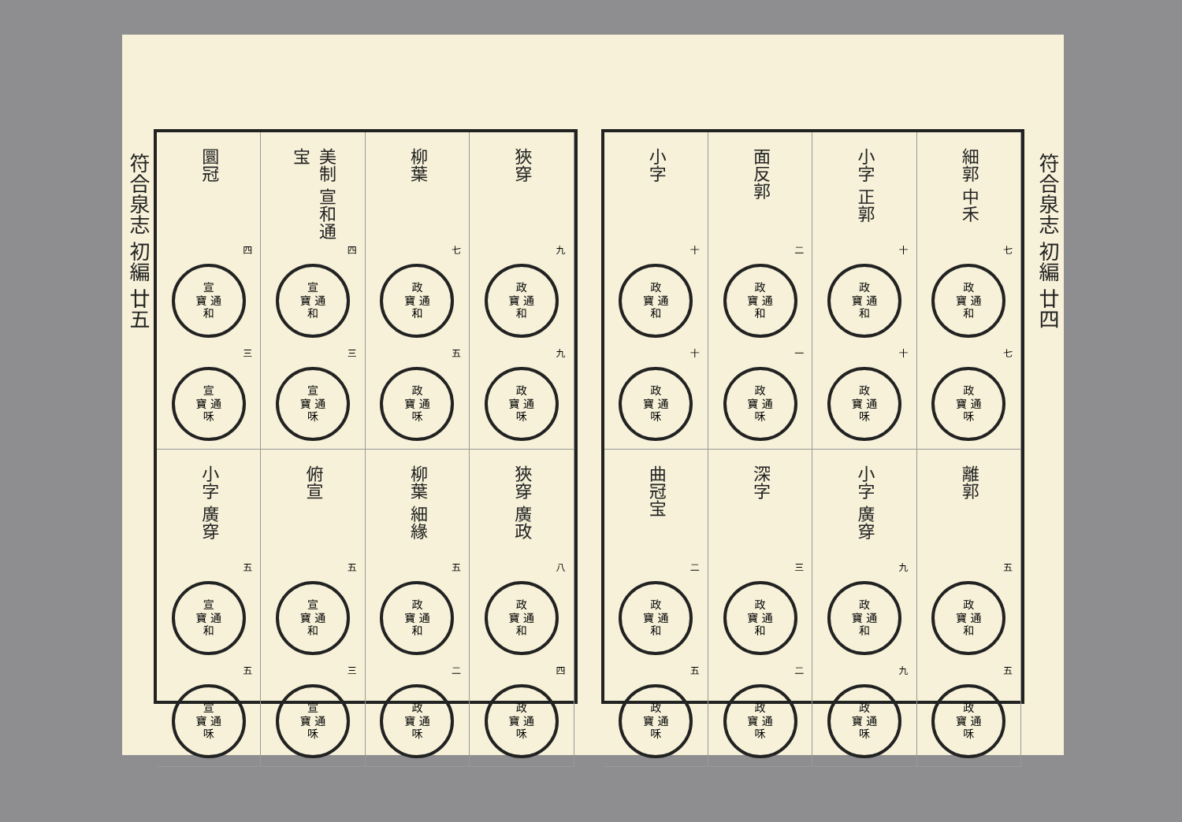符合泉志 初編 廿五
圜冠
四
宣
寶 通
和
三
宣
寶 通
咊
美制 宣和通宝
四
宣
寶 通
和
三
宣
寶 通
咊
柳葉
七
政
寶 通
和
五
政
寶 通
咊
狹穿
九
政
寶 通
和
九
政
寶 通
咊
小字 廣穿
五
宣
寶 通
和
五
宣
寶 通
咊
俯宣
五
宣
寶 通
和
三
宣
寶 通
咊
柳葉 細緣
五
政
寶 通
和
二
政
寶 通
咊
狹穿 廣政
八
政
寶 通
和
四
政
寶 通
咊
小字
十
政
寶 通
和
十
政
寶 通
咊
面反郭
二
政
寶 通
和
一
政
寶 通
咊
小字 正郭
十
政
寶 通
和
十
政
寶 通
咊
細郭 中禾
七
政
寶 通
和
七
政
寶 通
咊
曲冠宝
二
政
寶 通
和
五
政
寶 通
咊
深字
三
政
寶 通
和
二
政
寶 通
咊
小字 廣穿
九
政
寶 通
和
九
政
寶 通
咊
離郭
五
政
寶 通
和
五
政
寶 通
咊
符合泉志 初編 廿四